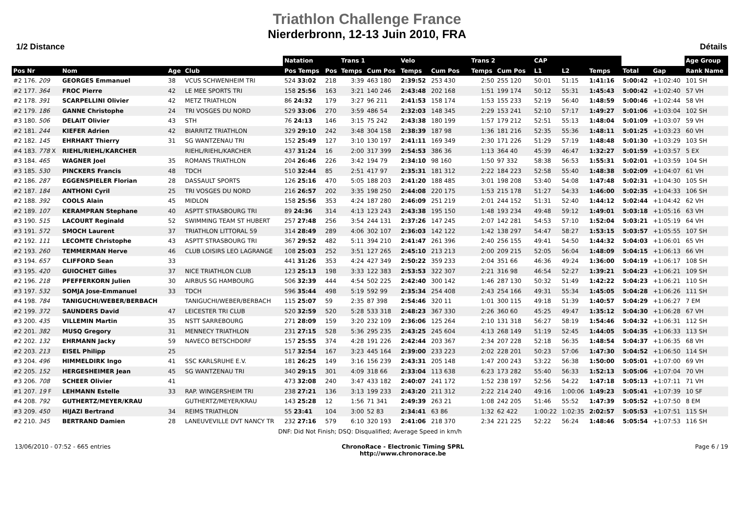Triathlon Challenge France
Nierderbronn, 12-13 Juin 2010, FRA
1/2 Distance Détails
| | | | | Natation | | Trans 1 | | Velo | | | | Trans 2 | | | CAP | | | | | | Age Group |
| --- | --- | --- | --- | --- | --- | --- | --- | --- | --- | --- | --- | --- | --- | --- | --- | --- | --- | --- | --- | --- | --- |
| Pos Nr | Nom | Age | Club | Pos Temps | Pos | Temps | Cum Pos | Temps | Cum Pos | | | Temps | Cum Pos | | L1 | L2 | Temps | | Total | Gap | Rank Name |
| #2 176. 209 | GEORGES Emmanuel | 38 | VCUS SCHWENHEIM TRI | 524 33:02 | 218 | 3:39 | 463 180 | 2:39:52 | 253 430 | | | 2:50 | 255 120 | | 50:01 | 51:15 | 1:41:16 | | 5:00:42 | +1:02:40 | 101 SH |
| #2 177. 364 | FROC Pierre | 42 | LE MEE SPORTS TRI | 158 25:56 | 163 | 3:21 | 140 246 | 2:43:48 | 202 168 | | | 1:51 | 199 174 | | 50:12 | 55:31 | 1:45:43 | | 5:00:42 | +1:02:40 | 57 VH |
| #2 178. 391 | SCARPELLINI Olivier | 42 | METZ TRIATHLON | 86 24:32 | 179 | 3:27 | 96 211 | 2:41:53 | 158 174 | | | 1:53 | 155 233 | | 52:19 | 56:40 | 1:48:59 | | 5:00:46 | +1:02:44 | 58 VH |
| #2 179. 186 | GANNE Christophe | 24 | TRI VOSGES DU NORD | 529 33:06 | 270 | 3:59 | 486 54 | 2:32:03 | 148 345 | | | 2:29 | 153 241 | | 52:10 | 57:17 | 1:49:27 | | 5:01:06 | +1:03:04 | 102 SH |
| #3 180. 506 | DELAIT Olivier | 43 | STH | 76 24:13 | 146 | 3:15 | 75 242 | 2:43:38 | 180 199 | | | 1:57 | 179 212 | | 52:51 | 55:13 | 1:48:04 | | 5:01:09 | +1:03:07 | 59 VH |
| #2 181. 244 | KIEFER Adrien | 42 | BIARRITZ TRIATHLON | 329 29:10 | 242 | 3:48 | 304 158 | 2:38:39 | 187 98 | | | 1:36 | 181 216 | | 52:35 | 55:36 | 1:48:11 | | 5:01:25 | +1:03:23 | 60 VH |
| #2 182. 145 | EHRHART Thierry | 31 | SG WANTZENAU TRI | 152 25:49 | 127 | 3:10 | 130 197 | 2:41:11 | 169 349 | | | 2:30 | 171 226 | | 51:29 | 57:19 | 1:48:48 | | 5:01:30 | +1:03:29 | 103 SH |
| #4 183. 778 X | RIEHL/RIEHL/KARCHER | | RIEHL/RIEHL/KARCHER | 437 31:24 | 16 | 2:00 | 317 399 | 2:54:53 | 386 36 | | | 1:13 | 364 40 | | 45:39 | 46:47 | 1:32:27 | | 5:01:59 | +1:03:57 | 5 EX |
| #3 184. 465 | WAGNER Joel | 35 | ROMANS TRIATHLON | 204 26:46 | 226 | 3:42 | 194 79 | 2:34:10 | 98 160 | | | 1:50 | 97 332 | | 58:38 | 56:53 | 1:55:31 | | 5:02:01 | +1:03:59 | 104 SH |
| #3 185. 530 | PINCKERS Francis | 48 | TDCH | 510 32:44 | 85 | 2:51 | 417 97 | 2:35:31 | 181 312 | | | 2:22 | 184 223 | | 52:58 | 55:40 | 1:48:38 | | 5:02:09 | +1:04:07 | 61 VH |
| #2 186. 287 | EGGENSPIELER Florian | 28 | DASSAULT SPORTS | 126 25:16 | 470 | 5:05 | 188 203 | 2:41:20 | 188 485 | | | 3:01 | 198 208 | | 53:40 | 54:08 | 1:47:48 | | 5:02:31 | +1:04:30 | 105 SH |
| #2 187. 184 | ANTHONI Cyril | 25 | TRI VOSGES DU NORD | 216 26:57 | 202 | 3:35 | 198 250 | 2:44:08 | 220 175 | | | 1:53 | 215 178 | | 51:27 | 54:33 | 1:46:00 | | 5:02:35 | +1:04:33 | 106 SH |
| #2 188. 392 | COOLS Alain | 45 | MIDLON | 158 25:56 | 353 | 4:24 | 187 280 | 2:46:09 | 251 219 | | | 2:01 | 244 152 | | 51:31 | 52:40 | 1:44:12 | | 5:02:44 | +1:04:42 | 62 VH |
| #2 189. 107 | KERAMPRAN Stephane | 40 | ASPTT STRASBOURG TRI | 89 24:36 | 314 | 4:13 | 123 243 | 2:43:38 | 195 150 | | | 1:48 | 193 234 | | 49:48 | 59:12 | 1:49:01 | | 5:03:18 | +1:05:16 | 63 VH |
| #3 190. 515 | LACOURT Reginald | 52 | SWIMMING TEAM ST HUBERT | 257 27:48 | 256 | 3:54 | 244 131 | 2:37:26 | 147 245 | | | 2:07 | 142 281 | | 54:53 | 57:10 | 1:52:04 | | 5:03:21 | +1:05:19 | 64 VH |
| #3 191. 572 | SMOCH Laurent | 37 | TRIATHLON LITTORAL 59 | 314 28:49 | 289 | 4:06 | 302 107 | 2:36:03 | 142 122 | | | 1:42 | 138 297 | | 54:47 | 58:27 | 1:53:15 | | 5:03:57 | +1:05:55 | 107 SH |
| #2 192. 111 | LECOMTE Christophe | 43 | ASPTT STRASBOURG TRI | 367 29:52 | 482 | 5:11 | 394 210 | 2:41:47 | 261 396 | | | 2:40 | 256 155 | | 49:41 | 54:50 | 1:44:32 | | 5:04:03 | +1:06:01 | 65 VH |
| #2 193. 260 | TEMMERMAN Herve | 46 | CLUB LOISIRS LEO LAGRANGE | 108 25:03 | 252 | 3:51 | 127 265 | 2:45:10 | 213 213 | | | 2:00 | 209 215 | | 52:05 | 56:04 | 1:48:09 | | 5:04:15 | +1:06:13 | 66 VH |
| #3 194. 657 | CLIFFORD Sean | 33 | | 441 31:26 | 353 | 4:24 | 427 349 | 2:50:22 | 359 233 | | | 2:04 | 351 66 | | 46:36 | 49:24 | 1:36:00 | | 5:04:19 | +1:06:17 | 108 SH |
| #3 195. 420 | GUIOCHET Gilles | 37 | NICE TRIATHLON CLUB | 123 25:13 | 198 | 3:33 | 122 383 | 2:53:53 | 322 307 | | | 2:21 | 316 98 | | 46:54 | 52:27 | 1:39:21 | | 5:04:23 | +1:06:21 | 109 SH |
| #2 196. 218 | PFEFFERKORN Julien | 30 | AIRBUS SG HAMBOURG | 506 32:39 | 444 | 4:54 | 502 225 | 2:42:40 | 300 142 | | | 1:46 | 287 130 | | 50:32 | 51:49 | 1:42:22 | | 5:04:23 | +1:06:21 | 110 SH |
| #3 197. 532 | SOMJA Jose-Emmanuel | 33 | TDCH | 596 35:44 | 498 | 5:19 | 592 99 | 2:35:34 | 254 408 | | | 2:43 | 254 166 | | 49:31 | 55:34 | 1:45:05 | | 5:04:28 | +1:06:26 | 111 SH |
| #4 198. 784 | TANIGUCHI/WEBER/BERBACH | | TANIGUCHI/WEBER/BERBACH | 115 25:07 | 59 | 2:35 | 87 398 | 2:54:46 | 320 11 | | | 1:01 | 300 115 | | 49:18 | 51:39 | 1:40:57 | | 5:04:29 | +1:06:27 | 7 EM |
| #2 199. 372 | SAUNDERS David | 47 | LEICESTER TRI CLUB | 520 32:59 | 520 | 5:28 | 533 318 | 2:48:23 | 367 330 | | | 2:26 | 360 60 | | 45:25 | 49:47 | 1:35:12 | | 5:04:30 | +1:06:28 | 67 VH |
| #3 200. 435 | VILLEMIN Martin | 35 | NSTT SARREBOURG | 271 28:09 | 159 | 3:20 | 232 109 | 2:36:06 | 125 264 | | | 2:10 | 131 318 | | 56:27 | 58:19 | 1:54:46 | | 5:04:32 | +1:06:31 | 112 SH |
| #2 201. 382 | MUSQ Gregory | 31 | MENNECY TRIATHLON | 231 27:15 | 528 | 5:36 | 295 235 | 2:43:25 | 245 604 | | | 4:13 | 268 149 | | 51:19 | 52:45 | 1:44:05 | | 5:04:35 | +1:06:33 | 113 SH |
| #2 202. 132 | EHRMANN Jacky | 59 | NAVECO BETSCHDORF | 157 25:55 | 374 | 4:28 | 191 226 | 2:42:44 | 203 367 | | | 2:34 | 207 228 | | 52:18 | 56:35 | 1:48:54 | | 5:04:37 | +1:06:35 | 68 VH |
| #2 203. 213 | EISEL Philipp | 25 | | 517 32:54 | 167 | 3:23 | 445 164 | 2:39:00 | 233 223 | | | 2:02 | 228 201 | | 50:23 | 57:06 | 1:47:30 | | 5:04:52 | +1:06:50 | 114 SH |
| #3 204. 496 | HIMMELDIRK Ingo | 41 | SSC KARLSRUHE E.V. | 181 26:25 | 149 | 3:16 | 156 239 | 2:43:31 | 205 148 | | | 1:47 | 200 243 | | 53:22 | 56:38 | 1:50:00 | | 5:05:01 | +1:07:00 | 69 VH |
| #2 205. 152 | HERGESHEIMER Jean | 45 | SG WANTZENAU TRI | 340 29:15 | 301 | 4:09 | 318 66 | 2:33:04 | 113 638 | | | 6:23 | 173 282 | | 55:40 | 56:33 | 1:52:13 | | 5:05:06 | +1:07:04 | 70 VH |
| #3 206. 708 | SCHEER Olivier | 41 | | 473 32:08 | 240 | 3:47 | 433 182 | 2:40:07 | 241 172 | | | 1:52 | 238 197 | | 52:56 | 54:22 | 1:47:18 | | 5:05:13 | +1:07:11 | 71 VH |
| #1 207. 19 F | LEHMANN Estelle | 33 | RAP. WINGERSHEIM TRI | 238 27:21 | 136 | 3:13 | 199 233 | 2:43:20 | 211 312 | | | 2:22 | 214 240 | | 49:16 | 1:00:06 | 1:49:23 | | 5:05:41 | +1:07:39 | 10 SF |
| #4 208. 792 | GUTHERTZ/MEYER/KRAU | | GUTHERTZ/MEYER/KRAU | 143 25:28 | 12 | 1:56 | 71 341 | 2:49:39 | 263 21 | | | 1:08 | 242 205 | | 51:46 | 55:52 | 1:47:39 | | 5:05:52 | +1:07:50 | 8 EM |
| #3 209. 450 | HIJAZI Bertrand | 34 | REIMS TRIATHLON | 55 23:41 | 104 | 3:00 | 52 83 | 2:34:41 | 63 86 | | | 1:32 | 62 422 | | 1:00:22 | 1:02:35 | 2:02:57 | | 5:05:53 | +1:07:51 | 115 SH |
| #2 210. 345 | BERTRAND Damien | 28 | LANEUVEVILLE DVT NANCY TR | 232 27:16 | 579 | 6:10 | 320 193 | 2:41:06 | 218 370 | | | 2:34 | 221 225 | | 52:22 | 56:24 | 1:48:46 | | 5:05:54 | +1:07:53 | 116 SH |
| DNF: Did Not Finish; DSQ: Disqualified; Average Speed in km/h | | | | | | | | | | | | | | | | | | | | | |
13/06/2010 - 07:52 - 665 entries ChronoRace - Electronic Timing SPRL
http://www.chronorace.be Page 6 / 19